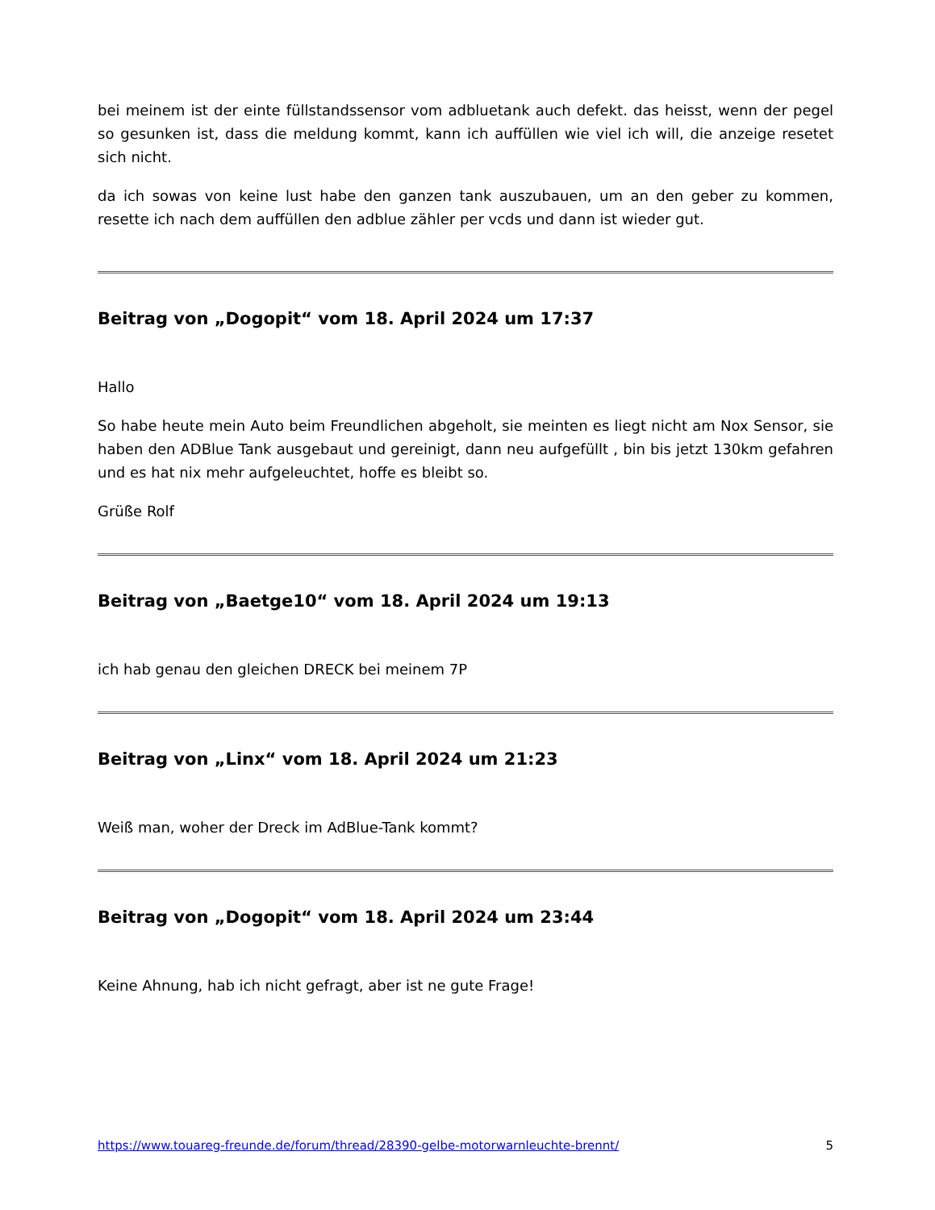bei meinem ist der einte füllstandssensor vom adbluetank auch defekt. das heisst, wenn der pegel so gesunken ist, dass die meldung kommt, kann ich auffüllen wie viel ich will, die anzeige resetet sich nicht.
da ich sowas von keine lust habe den ganzen tank auszubauen, um an den geber zu kommen, resette ich nach dem auffüllen den adblue zähler per vcds und dann ist wieder gut.
Beitrag von „Dogopit“ vom 18. April 2024 um 17:37
Hallo
So habe heute mein Auto beim Freundlichen abgeholt, sie meinten es liegt nicht am Nox Sensor, sie haben den ADBlue Tank ausgebaut und gereinigt, dann neu aufgefüllt , bin bis jetzt 130km gefahren und es hat nix mehr aufgeleuchtet, hoffe es bleibt so.
Grüße Rolf
Beitrag von „Baetge10“ vom 18. April 2024 um 19:13
ich hab genau den gleichen DRECK bei meinem 7P
Beitrag von „Linx“ vom 18. April 2024 um 21:23
Weiß man, woher der Dreck im AdBlue-Tank kommt?
Beitrag von „Dogopit“ vom 18. April 2024 um 23:44
Keine Ahnung, hab ich nicht gefragt, aber ist ne gute Frage!
https://www.touareg-freunde.de/forum/thread/28390-gelbe-motorwarnleuchte-brennt/ 5